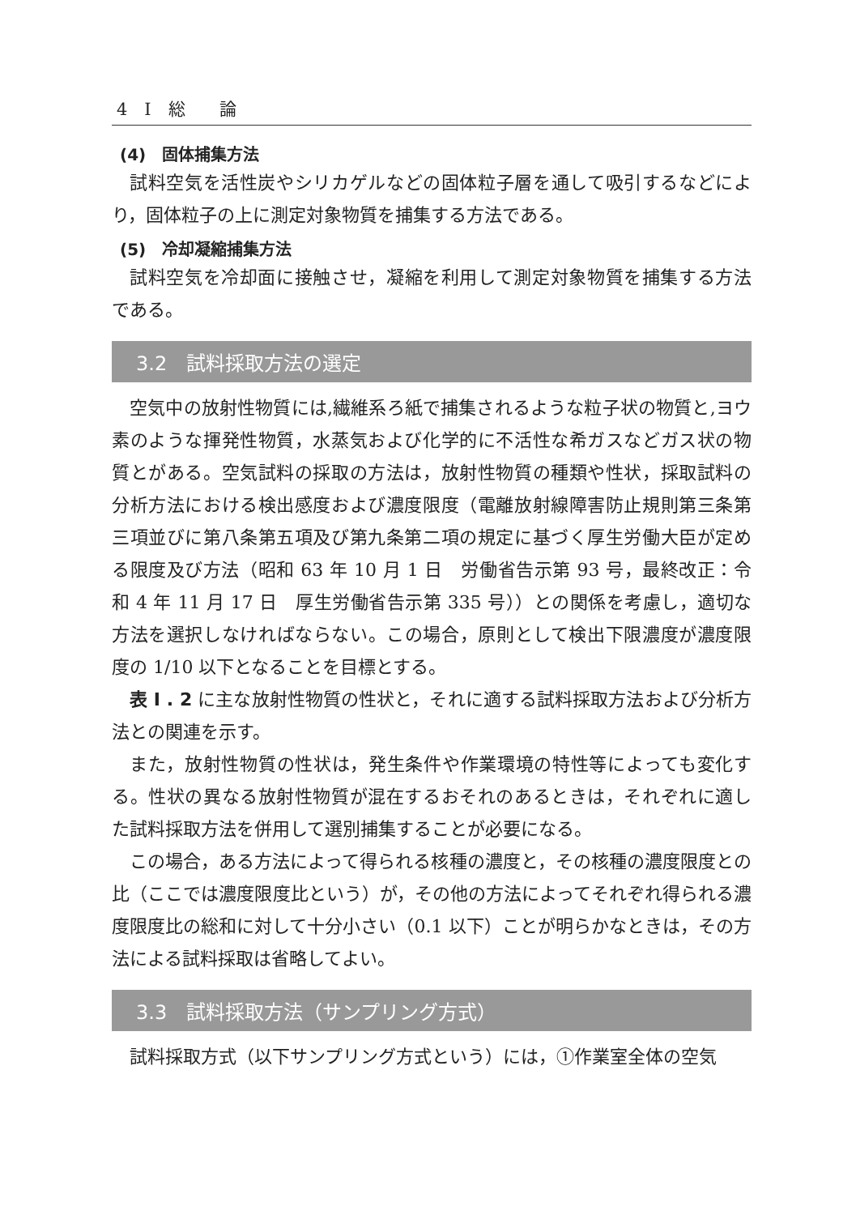4　I　総　　論
(4)　固体捕集方法
試料空気を活性炭やシリカゲルなどの固体粒子層を通して吸引するなどにより，固体粒子の上に測定対象物質を捕集する方法である。
(5)　冷却凝縮捕集方法
試料空気を冷却面に接触させ，凝縮を利用して測定対象物質を捕集する方法である。
3.2　試料採取方法の選定
空気中の放射性物質には,繊維系ろ紙で捕集されるような粒子状の物質と,ヨウ素のような揮発性物質，水蒸気および化学的に不活性な希ガスなどガス状の物質とがある。空気試料の採取の方法は，放射性物質の種類や性状，採取試料の分析方法における検出感度および濃度限度（電離放射線障害防止規則第三条第三項並びに第八条第五項及び第九条第二項の規定に基づく厚生労働大臣が定める限度及び方法（昭和 63 年 10 月 1 日　労働省告示第 93 号，最終改正：令和 4 年 11 月 17 日　厚生労働省告示第 335 号））との関係を考慮し，適切な方法を選択しなければならない。この場合，原則として検出下限濃度が濃度限度の 1/10 以下となることを目標とする。
表 I . 2 に主な放射性物質の性状と，それに適する試料採取方法および分析方法との関連を示す。
また，放射性物質の性状は，発生条件や作業環境の特性等によっても変化する。性状の異なる放射性物質が混在するおそれのあるときは，それぞれに適した試料採取方法を併用して選別捕集することが必要になる。
この場合，ある方法によって得られる核種の濃度と，その核種の濃度限度との比（ここでは濃度限度比という）が，その他の方法によってそれぞれ得られる濃度限度比の総和に対して十分小さい（0.1 以下）ことが明らかなときは，その方法による試料採取は省略してよい。
3.3　試料採取方法（サンプリング方式）
試料採取方式（以下サンプリング方式という）には，①作業室全体の空気